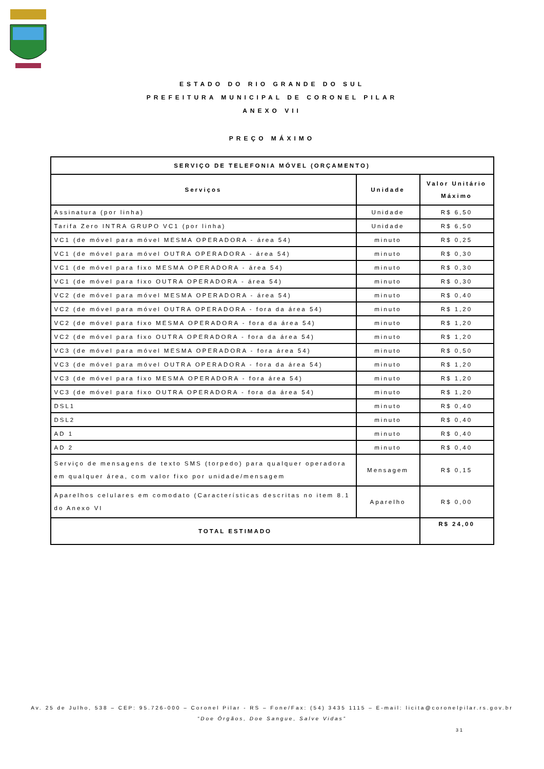ESTADO DO RIO GRANDE DO SUL
PREFEITURA MUNICIPAL DE CORONEL PILAR
ANEXO VII
PREÇO MÁXIMO
| SERVIÇO DE TELEFONIA MÓVEL (ORÇAMENTO) | | |
| --- | --- | --- |
| Serviços | Unidade | Valor Unitário Máximo |
| Assinatura (por linha) | Unidade | R$ 6,50 |
| Tarifa Zero INTRA GRUPO VC1 (por linha) | Unidade | R$ 6,50 |
| VC1 (de móvel para móvel MESMA OPERADORA - área 54) | minuto | R$ 0,25 |
| VC1 (de móvel para móvel OUTRA OPERADORA - área 54) | minuto | R$ 0,30 |
| VC1 (de móvel para fixo MESMA OPERADORA - área 54) | minuto | R$ 0,30 |
| VC1 (de móvel para fixo OUTRA OPERADORA - área 54) | minuto | R$ 0,30 |
| VC2 (de móvel para móvel MESMA OPERADORA - área 54) | minuto | R$ 0,40 |
| VC2 (de móvel para móvel OUTRA OPERADORA - fora da área 54) | minuto | R$ 1,20 |
| VC2 (de móvel para fixo MESMA OPERADORA - fora da área 54) | minuto | R$ 1,20 |
| VC2 (de móvel para fixo OUTRA OPERADORA - fora da área 54) | minuto | R$ 1,20 |
| VC3 (de móvel para móvel MESMA OPERADORA - fora área 54) | minuto | R$ 0,50 |
| VC3 (de móvel para móvel OUTRA OPERADORA - fora da área 54) | minuto | R$ 1,20 |
| VC3 (de móvel para fixo MESMA OPERADORA - fora área 54) | minuto | R$ 1,20 |
| VC3 (de móvel para fixo OUTRA OPERADORA - fora da área 54) | minuto | R$ 1,20 |
| DSL1 | minuto | R$ 0,40 |
| DSL2 | minuto | R$ 0,40 |
| AD 1 | minuto | R$ 0,40 |
| AD 2 | minuto | R$ 0,40 |
| Serviço de mensagens de texto SMS (torpedo) para qualquer operadora em qualquer área, com valor fixo por unidade/mensagem | Mensagem | R$ 0,15 |
| Aparelhos celulares em comodato (Características descritas no item 8.1 do Anexo VI | Aparelho | R$ 0,00 |
| TOTAL ESTIMADO | | R$ 24,00 |
Av. 25 de Julho, 538 – CEP: 95.726-000 – Coronel Pilar - RS – Fone/Fax: (54) 3435 1115 – E-mail: licita@coronelpilar.rs.gov.br
“Doe Órgãos, Doe Sangue, Salve Vidas”
31